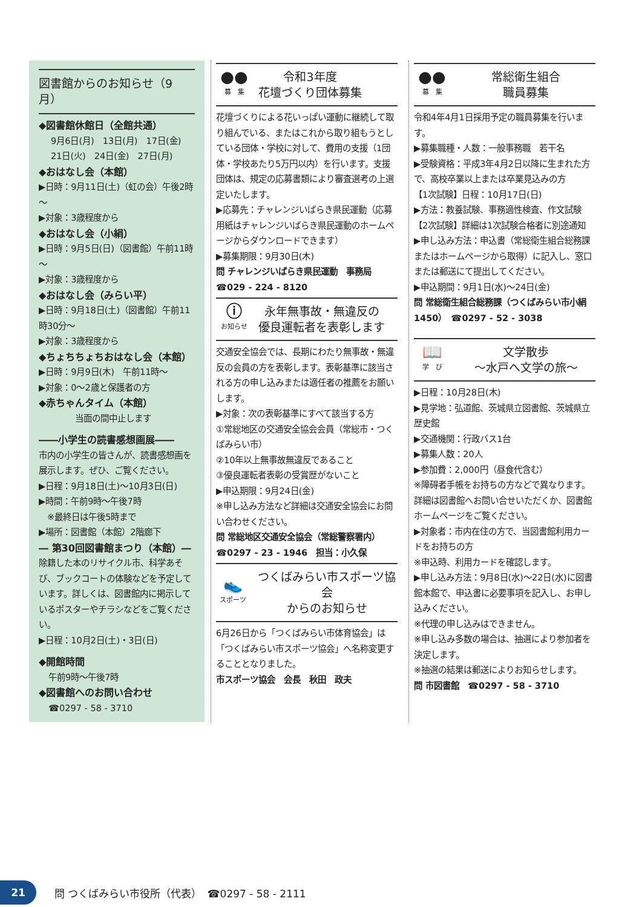図書館からのお知らせ（9月）
◆図書館休館日（全館共通）
9月6日(月)　13日(月)　17日(金)
21日(火)　24日(金)　27日(月)
◆おはなし会（本館）
▶日時：9月11日(土)（虹の会）午後2時～
▶対象：3歳程度から
◆おはなし会（小絹）
▶日時：9月5日(日)（図書館）午前11時～
▶対象：3歳程度から
◆おはなし会（みらい平）
▶日時：9月18日(土)（図書館）午前11時30分～
▶対象：3歳程度から
◆ちょちちょちおはなし会（本館）
▶日時：9月9日(木)　午前11時～
▶対象：0～2歳と保護者の方
◆赤ちゃんタイム（本館）
当面の間中止します
――小学生の読書感想画展――
市内の小学生の皆さんが、読書感想画を展示します。ぜひ、ご覧ください。
▶日程：9月18日(土)～10月3日(日)
▶時間：午前9時～午後7時
　※最終日は午後5時まで
▶場所：図書館（本館）2階廊下
― 第30回図書館まつり（本館）―
除籍した本のリサイクル市、科学あそび、ブックコートの体験などを予定しています。詳しくは、図書館内に掲示しているポスターやチラシなどをご覧ください。
▶日程：10月2日(土)・3日(日)
◆開館時間
午前9時～午後7時
◆図書館へのお問い合わせ
☎0297 - 58 - 3710
●●
募　集
令和3年度
花壇づくり団体募集
花壇づくりによる花いっぱい運動に継続して取り組んでいる、またはこれから取り組もうとしている団体・学校に対して、費用の支援（1団体・学校あたり5万円以内）を行います。支援団体は、規定の応募書類により審査選考の上選定いたします。
▶応募先：チャレンジいばらき県民運動（応募用紙はチャレンジいばらき県民運動のホームページからダウンロードできます）
▶募集期限：9月30日(木)
問 チャレンジいばらき県民運動　事務局
☎029 - 224 - 8120
ⓘ
お知らせ
永年無事故・無違反の
優良運転者を表彰します
交通安全協会では、長期にわたり無事故・無違反の会員の方を表彰します。表彰基準に該当される方の申し込みまたは適任者の推薦をお願いします。
▶対象：次の表彰基準にすべて該当する方
①常総地区の交通安全協会会員（常総市・つくばみらい市）
②10年以上無事故無違反であること
③優良運転者表彰の受賞歴がないこと
▶申込期限：9月24日(金)
※申し込み方法など詳細は交通安全協会にお問い合わせください。
問 常総地区交通安全協会（常総警察署内）
☎0297 - 23 - 1946　担当：小久保
👟
スポーツ
つくばみらい市スポーツ協会
からのお知らせ
6月26日から「つくばみらい市体育協会」は「つくばみらい市スポーツ協会」へ名称変更することとなりました。
市スポーツ協会　会長　秋田　政夫
●●
募　集
常総衛生組合
職員募集
令和4年4月1日採用予定の職員募集を行います。
▶募集職種・人数：一般事務職　若干名
▶受験資格：平成3年4月2日以降に生まれた方で、高校卒業以上または卒業見込みの方
【1次試験】日程：10月17日(日)
▶方法：教養試験、事務適性検査、作文試験
【2次試験】詳細は1次試験合格者に別途通知
▶申し込み方法：申込書（常総衛生組合総務課またはホームページから取得）に記入し、窓口または郵送にて提出してください。
▶申込期間：9月1日(水)～24日(金)
問 常総衛生組合総務課（つくばみらい市小絹1450）　☎0297 - 52 - 3038
📖
学　び
文学散歩
～水戸へ文学の旅～
▶日程：10月28日(木)
▶見学地：弘道館、茨城県立図書館、茨城県立歴史館
▶交通機関：行政バス1台
▶募集人数：20人
▶参加費：2,000円（昼食代含む）
※障碍者手帳をお持ちの方などで異なります。詳細は図書館へお問い合せいただくか、図書館ホームページをご覧ください。
▶対象者：市内在住の方で、当図書館利用カードをお持ちの方
※申込時、利用カードを確認します。
▶申し込み方法：9月8日(水)～22日(水)に図書館本館で、申込書に必要事項を記入し、お申し込みください。
※代理の申し込みはできません。
※申し込み多数の場合は、抽選により参加者を決定します。
※抽選の結果は郵送によりお知らせします。
問 市図書館　☎0297 - 58 - 3710
21
問 つくばみらい市役所（代表）　☎0297 - 58 - 2111